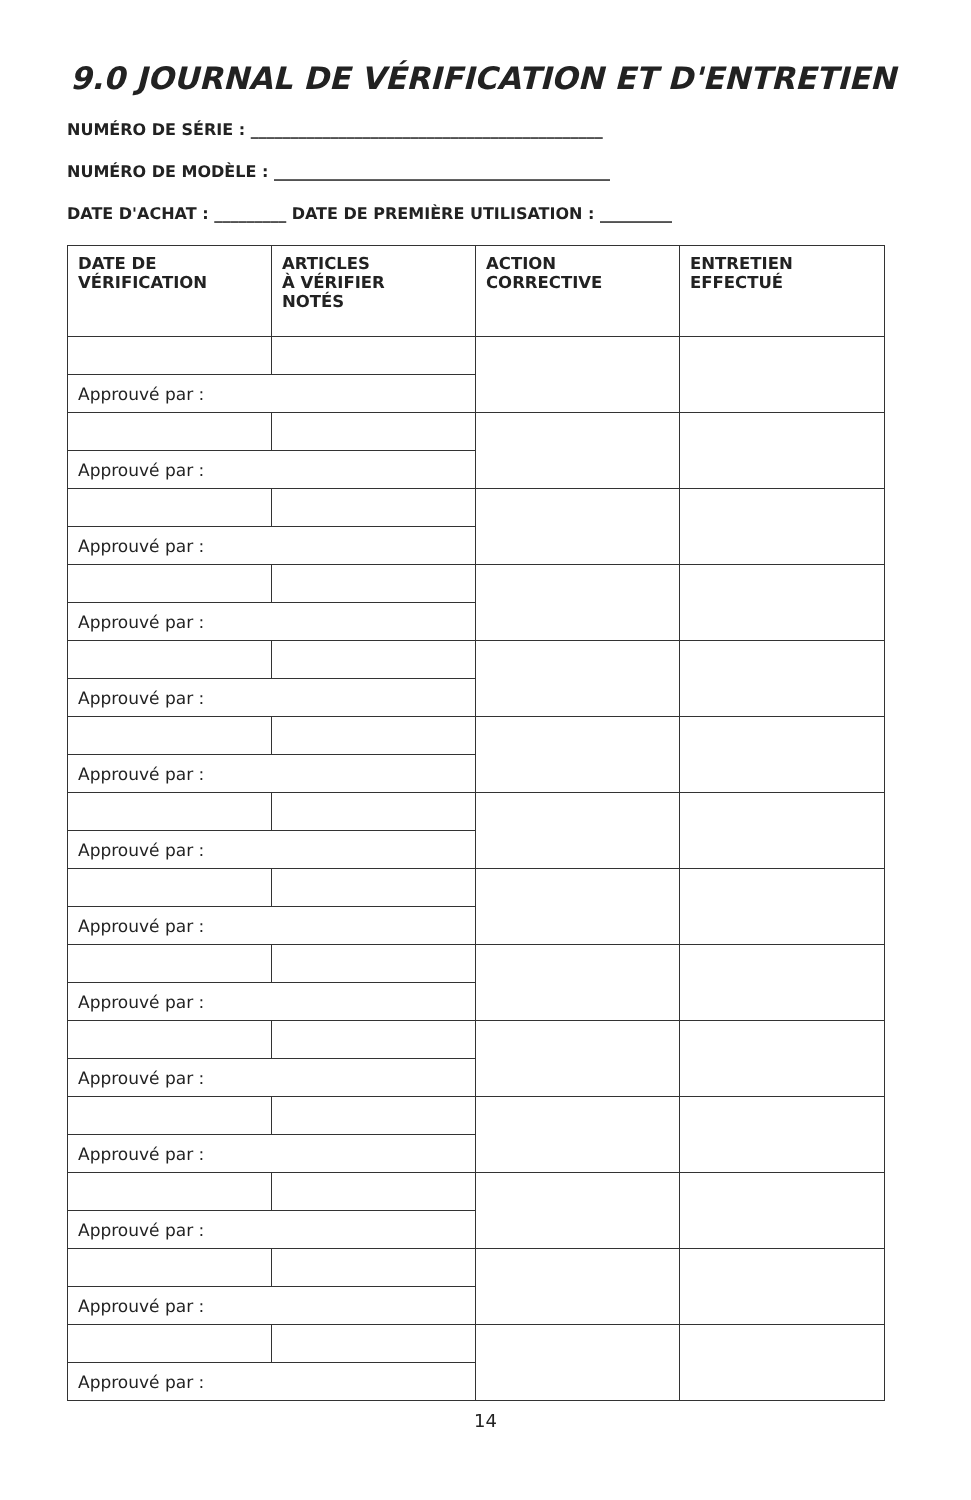9.0 JOURNAL DE VÉRIFICATION ET D'ENTRETIEN
NUMÉRO DE SÉRIE : ____________________________________________
NUMÉRO DE MODÈLE : __________________________________________
DATE D'ACHAT : _________ DATE DE PREMIÈRE UTILISATION : _________
| DATE DE VÉRIFICATION | ARTICLES À VÉRIFIER NOTÉS | ACTION CORRECTIVE | ENTRETIEN EFFECTUÉ |
| --- | --- | --- | --- |
| Approuvé par : | | | |
| Approuvé par : | | | |
| Approuvé par : | | | |
| Approuvé par : | | | |
| Approuvé par : | | | |
| Approuvé par : | | | |
| Approuvé par : | | | |
| Approuvé par : | | | |
| Approuvé par : | | | |
| Approuvé par : | | | |
| Approuvé par : | | | |
| Approuvé par : | | | |
| Approuvé par : | | | |
| Approuvé par : | | | |
14